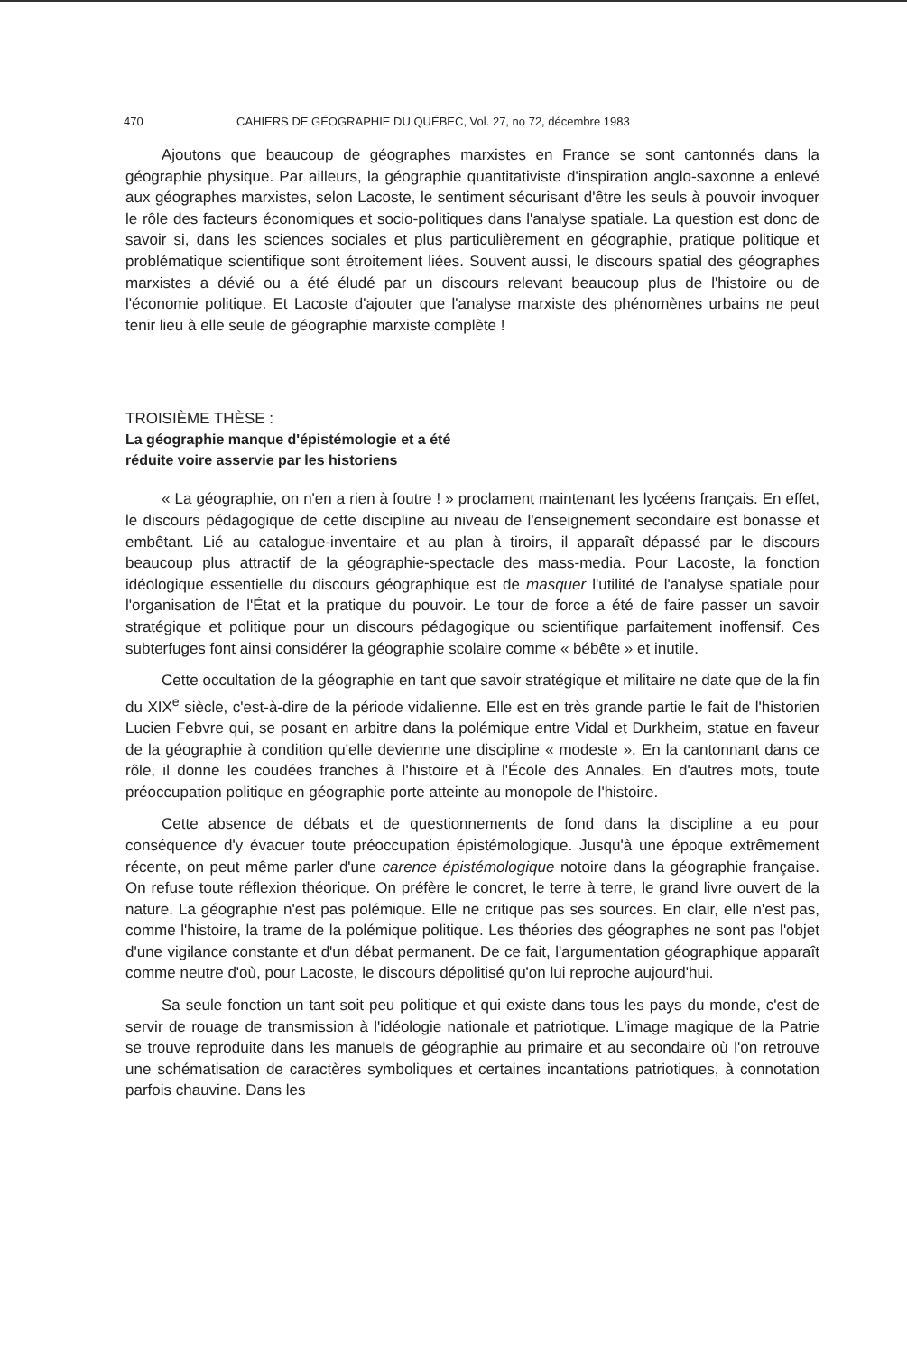470 CAHIERS DE GÉOGRAPHIE DU QUÉBEC, Vol. 27, no 72, décembre 1983
Ajoutons que beaucoup de géographes marxistes en France se sont cantonnés dans la géographie physique. Par ailleurs, la géographie quantitativiste d'inspiration anglo-saxonne a enlevé aux géographes marxistes, selon Lacoste, le sentiment sécurisant d'être les seuls à pouvoir invoquer le rôle des facteurs économiques et socio-politiques dans l'analyse spatiale. La question est donc de savoir si, dans les sciences sociales et plus particulièrement en géographie, pratique politique et problématique scientifique sont étroitement liées. Souvent aussi, le discours spatial des géographes marxistes a dévié ou a été éludé par un discours relevant beaucoup plus de l'histoire ou de l'économie politique. Et Lacoste d'ajouter que l'analyse marxiste des phénomènes urbains ne peut tenir lieu à elle seule de géographie marxiste complète !
TROISIÈME THÈSE :
La géographie manque d'épistémologie et a été
réduite voire asservie par les historiens
« La géographie, on n'en a rien à foutre ! » proclament maintenant les lycéens français. En effet, le discours pédagogique de cette discipline au niveau de l'enseignement secondaire est bonasse et embêtant. Lié au catalogue-inventaire et au plan à tiroirs, il apparaît dépassé par le discours beaucoup plus attractif de la géographie-spectacle des mass-media. Pour Lacoste, la fonction idéologique essentielle du discours géographique est de masquer l'utilité de l'analyse spatiale pour l'organisation de l'État et la pratique du pouvoir. Le tour de force a été de faire passer un savoir stratégique et politique pour un discours pédagogique ou scientifique parfaitement inoffensif. Ces subterfuges font ainsi considérer la géographie scolaire comme « bébête » et inutile.
Cette occultation de la géographie en tant que savoir stratégique et militaire ne date que de la fin du XIX<sup>e</sup> siècle, c'est-à-dire de la période vidalienne. Elle est en très grande partie le fait de l'historien Lucien Febvre qui, se posant en arbitre dans la polémique entre Vidal et Durkheim, statue en faveur de la géographie à condition qu'elle devienne une discipline « modeste ». En la cantonnant dans ce rôle, il donne les coudées franches à l'histoire et à l'École des Annales. En d'autres mots, toute préoccupation politique en géographie porte atteinte au monopole de l'histoire.
Cette absence de débats et de questionnements de fond dans la discipline a eu pour conséquence d'y évacuer toute préoccupation épistémologique. Jusqu'à une époque extrêmement récente, on peut même parler d'une carence épistémologique notoire dans la géographie française. On refuse toute réflexion théorique. On préfère le concret, le terre à terre, le grand livre ouvert de la nature. La géographie n'est pas polémique. Elle ne critique pas ses sources. En clair, elle n'est pas, comme l'histoire, la trame de la polémique politique. Les théories des géographes ne sont pas l'objet d'une vigilance constante et d'un débat permanent. De ce fait, l'argumentation géographique apparaît comme neutre d'où, pour Lacoste, le discours dépolitisé qu'on lui reproche aujourd'hui.
Sa seule fonction un tant soit peu politique et qui existe dans tous les pays du monde, c'est de servir de rouage de transmission à l'idéologie nationale et patriotique. L'image magique de la Patrie se trouve reproduite dans les manuels de géographie au primaire et au secondaire où l'on retrouve une schématisation de caractères symboliques et certaines incantations patriotiques, à connotation parfois chauvine. Dans les